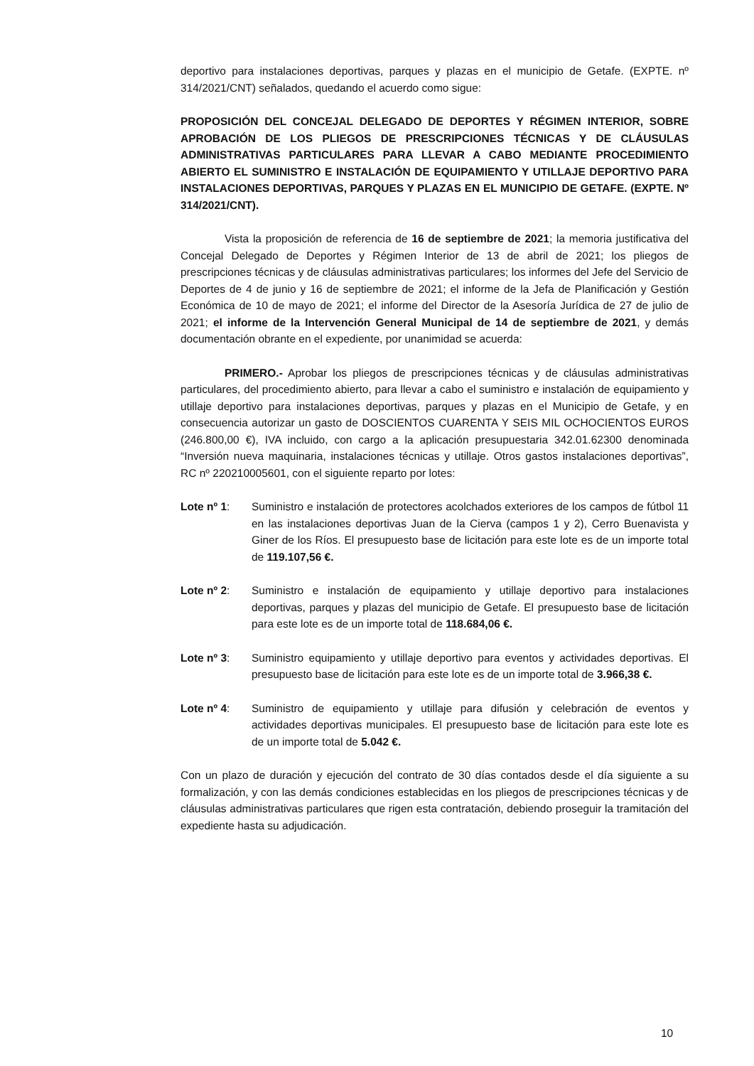deportivo para instalaciones deportivas, parques y plazas en el municipio de Getafe. (EXPTE. nº 314/2021/CNT) señalados, quedando el acuerdo como sigue:
PROPOSICIÓN DEL CONCEJAL DELEGADO DE DEPORTES Y RÉGIMEN INTERIOR, SOBRE APROBACIÓN DE LOS PLIEGOS DE PRESCRIPCIONES TÉCNICAS Y DE CLÁUSULAS ADMINISTRATIVAS PARTICULARES PARA LLEVAR A CABO MEDIANTE PROCEDIMIENTO ABIERTO EL SUMINISTRO E INSTALACIÓN DE EQUIPAMIENTO Y UTILLAJE DEPORTIVO PARA INSTALACIONES DEPORTIVAS, PARQUES Y PLAZAS EN EL MUNICIPIO DE GETAFE. (EXPTE. Nº 314/2021/CNT).
Vista la proposición de referencia de 16 de septiembre de 2021; la memoria justificativa del Concejal Delegado de Deportes y Régimen Interior de 13 de abril de 2021; los pliegos de prescripciones técnicas y de cláusulas administrativas particulares; los informes del Jefe del Servicio de Deportes de 4 de junio y 16 de septiembre de 2021; el informe de la Jefa de Planificación y Gestión Económica de 10 de mayo de 2021; el informe del Director de la Asesoría Jurídica de 27 de julio de 2021; el informe de la Intervención General Municipal de 14 de septiembre de 2021, y demás documentación obrante en el expediente, por unanimidad se acuerda:
PRIMERO.- Aprobar los pliegos de prescripciones técnicas y de cláusulas administrativas particulares, del procedimiento abierto, para llevar a cabo el suministro e instalación de equipamiento y utillaje deportivo para instalaciones deportivas, parques y plazas en el Municipio de Getafe, y en consecuencia autorizar un gasto de DOSCIENTOS CUARENTA Y SEIS MIL OCHOCIENTOS EUROS (246.800,00 €), IVA incluido, con cargo a la aplicación presupuestaria 342.01.62300 denominada “Inversión nueva maquinaria, instalaciones técnicas y utillaje. Otros gastos instalaciones deportivas”, RC nº 220210005601, con el siguiente reparto por lotes:
Lote nº 1: Suministro e instalación de protectores acolchados exteriores de los campos de fútbol 11 en las instalaciones deportivas Juan de la Cierva (campos 1 y 2), Cerro Buenavista y Giner de los Ríos. El presupuesto base de licitación para este lote es de un importe total de 119.107,56 €.
Lote nº 2: Suministro e instalación de equipamiento y utillaje deportivo para instalaciones deportivas, parques y plazas del municipio de Getafe. El presupuesto base de licitación para este lote es de un importe total de 118.684,06 €.
Lote nº 3: Suministro equipamiento y utillaje deportivo para eventos y actividades deportivas. El presupuesto base de licitación para este lote es de un importe total de 3.966,38 €.
Lote nº 4: Suministro de equipamiento y utillaje para difusión y celebración de eventos y actividades deportivas municipales. El presupuesto base de licitación para este lote es de un importe total de 5.042 €.
Con un plazo de duración y ejecución del contrato de 30 días contados desde el día siguiente a su formalización, y con las demás condiciones establecidas en los pliegos de prescripciones técnicas y de cláusulas administrativas particulares que rigen esta contratación, debiendo proseguir la tramitación del expediente hasta su adjudicación.
10